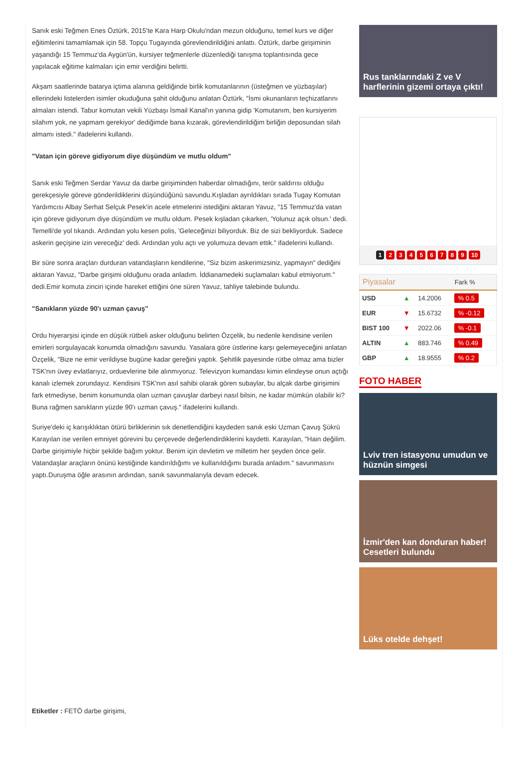Sanık eski Teğmen Enes Öztürk, 2015'te Kara Harp Okulu'ndan mezun olduğunu, temel kurs ve diğer eğitimlerini tamamlamak için 58. Topçu Tugayında görevlendirildiğini anlattı. Öztürk, darbe girişiminin yaşandığı 15 Temmuz'da Aygün'ün, kursiyer teğmenlerle düzenlediği tanışma toplantısında gece yapılacak eğitime kalmaları için emir verdiğini belirtti.
Akşam saatlerinde batarya içtima alanına geldiğinde birlik komutanlarının (üsteğmen ve yüzbaşılar) ellerindeki listelerden isimler okuduğuna şahit olduğunu anlatan Öztürk, "İsmi okunanların teçhizatlarını almaları istendi. Tabur komutan vekili Yüzbaşı İsmail Kanal'ın yanına gidip 'Komutanım, ben kursiyerim silahım yok, ne yapmam gerekiyor' dediğimde bana kızarak, görevlendirildiğim birliğin deposundan silah almamı istedi." ifadelerini kullandı.
"Vatan için göreve gidiyorum diye düşündüm ve mutlu oldum"
Sanık eski Teğmen Serdar Yavuz da darbe girişiminden haberdar olmadığını, terör saldırısı olduğu gerekçesiyle göreve gönderildiklerini düşündüğünü savundu.Kışladan ayrıldıkları sırada Tugay Komutan Yardımcısı Albay Serhat Selçuk Pesek'in acele etmelerini istediğini aktaran Yavuz, "15 Temmuz'da vatan için göreve gidiyorum diye düşündüm ve mutlu oldum. Pesek kışladan çıkarken, 'Yolunuz açık olsun.' dedi. Temelli'de yol tıkandı. Ardından yolu kesen polis, 'Geleceğinizi biliyorduk. Biz de sizi bekliyorduk. Sadece askerin geçişine izin vereceğiz' dedi. Ardından yolu açtı ve yolumuza devam ettik." ifadelerini kullandı.
Bir süre sonra araçları durduran vatandaşların kendilerine, "Siz bizim askerimizsiniz, yapmayın" dediğini aktaran Yavuz, "Darbe girişimi olduğunu orada anladım. İddianamedeki suçlamaları kabul etmiyorum." dedi.Emir komuta zinciri içinde hareket ettiğini öne süren Yavuz, tahliye talebinde bulundu.
"Sanıkların yüzde 90'ı uzman çavuş"
Ordu hiyerarşisi içinde en düşük rütbeli asker olduğunu belirten Özçelik, bu nedenle kendisine verilen emirleri sorgulayacak konumda olmadığını savundu. Yasalara göre üstlerine karşı gelemeyeceğini anlatan Özçelik, "Bize ne emir verildiyse bugüne kadar gereğini yaptık. Şehitlik payesinde rütbe olmaz ama bizler TSK'nın üvey evlatlarıyız, orduevlerine bile alınmıyoruz. Televizyon kumandası kimin elindeyse onun açtığı kanalı izlemek zorundayız. Kendisini TSK'nın asıl sahibi olarak gören subaylar, bu alçak darbe girişimini fark etmediyse, benim konumunda olan uzman çavuşlar darbeyi nasıl bilsin, ne kadar mümkün olabilir ki? Buna rağmen sanıkların yüzde 90'ı uzman çavuş." ifadelerini kullandı.
Suriye'deki iç karışıklıktan ötürü birliklerinin sık denetlendiğini kaydeden sanık eski Uzman Çavuş Şükrü Karayılan ise verilen emniyet görevini bu çerçevede değerlendirdiklerini kaydetti. Karayılan, "Hain değilim. Darbe girişimiyle hiçbir şekilde bağım yoktur. Benim için devletim ve milletim her şeyden önce gelir. Vatandaşlar araçların önünü kestiğinde kandırıldığımı ve kullanıldığımı burada anladım." savunmasını yaptı.Duruşma öğle arasının ardından, sanık savunmalarıyla devam edecek.
Etiketler : FETÖ darbe girişimi,
Rus tanklarındaki Z ve V harflerinin gizemi ortaya çıktı!
123456789 10
| Piyasalar | | | Fark % |
| --- | --- | --- | --- |
| USD | ▲ | 14.2006 | % 0.5 |
| EUR | ▼ | 15.6732 | % -0.12 |
| BIST 100 | ▼ | 2022.06 | % -0.1 |
| ALTIN | ▲ | 883.746 | % 0.49 |
| GBP | ▲ | 18.9555 | % 0.2 |
FOTO HABER
Lviv tren istasyonu umudun ve hüznün simgesi
İzmir'den kan donduran haber! Cesetleri bulundu
Lüks otelde dehşet!